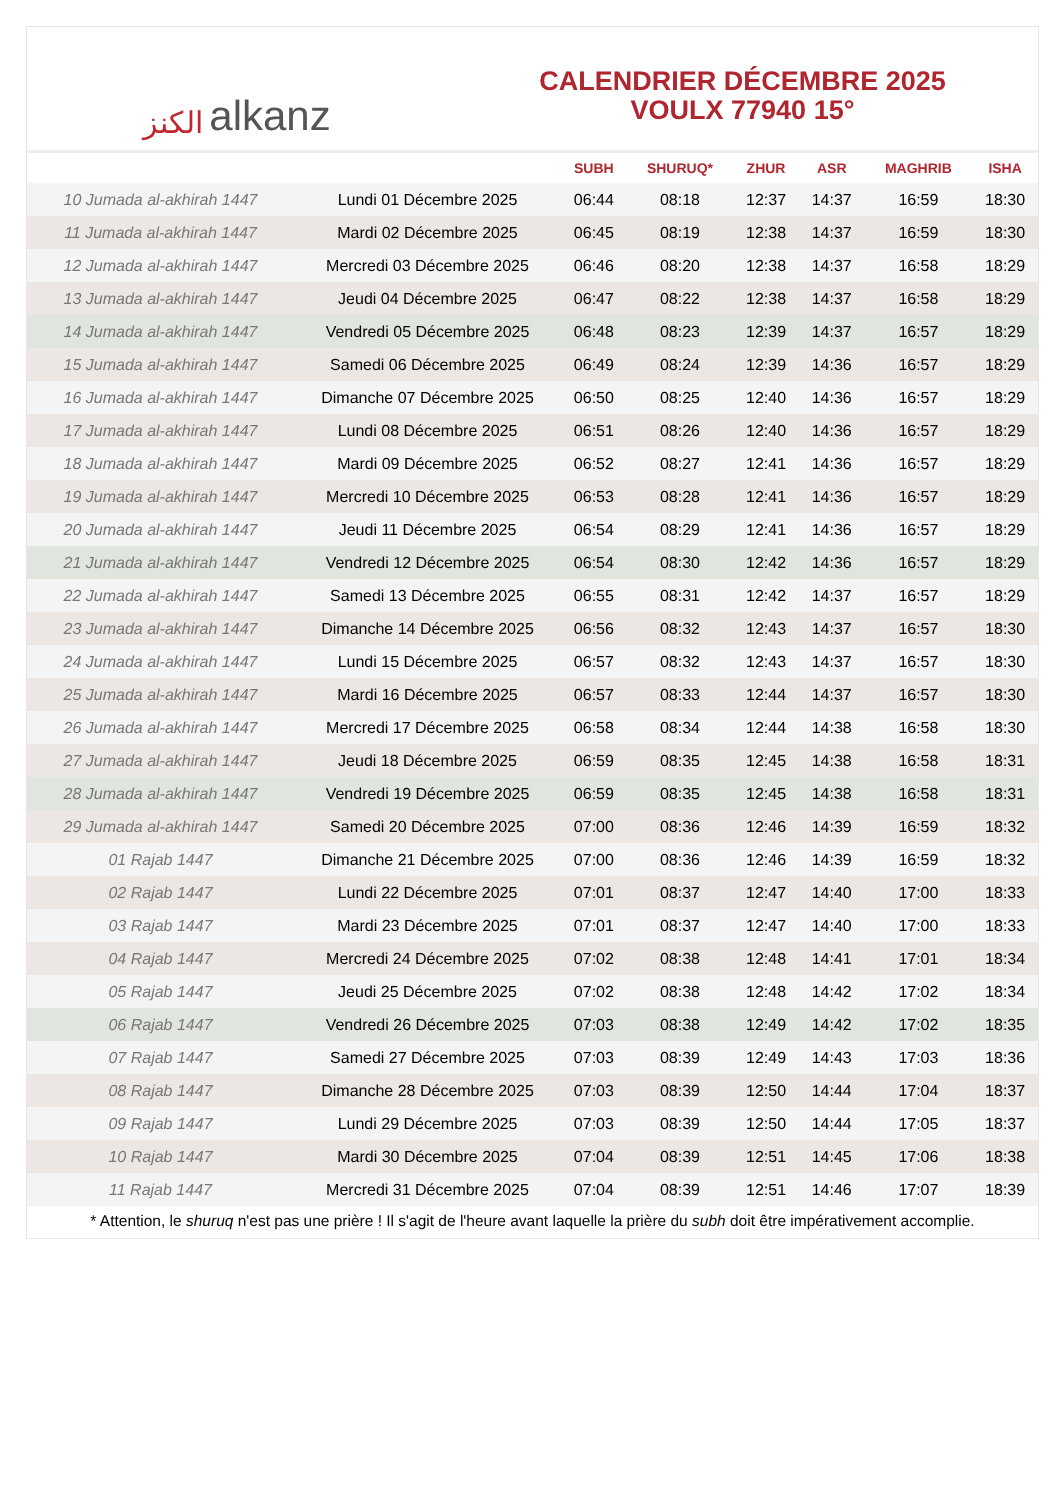الكنز alkanz
CALENDRIER DÉCEMBRE 2025
VOULX 77940 15°
| | | SUBH | SHURUQ* | ZHUR | ASR | MAGHRIB | ISHA |
| --- | --- | --- | --- | --- | --- | --- | --- |
| 10 Jumada al-akhirah 1447 | Lundi 01 Décembre 2025 | 06:44 | 08:18 | 12:37 | 14:37 | 16:59 | 18:30 |
| 11 Jumada al-akhirah 1447 | Mardi 02 Décembre 2025 | 06:45 | 08:19 | 12:38 | 14:37 | 16:59 | 18:30 |
| 12 Jumada al-akhirah 1447 | Mercredi 03 Décembre 2025 | 06:46 | 08:20 | 12:38 | 14:37 | 16:58 | 18:29 |
| 13 Jumada al-akhirah 1447 | Jeudi 04 Décembre 2025 | 06:47 | 08:22 | 12:38 | 14:37 | 16:58 | 18:29 |
| 14 Jumada al-akhirah 1447 | Vendredi 05 Décembre 2025 | 06:48 | 08:23 | 12:39 | 14:37 | 16:57 | 18:29 |
| 15 Jumada al-akhirah 1447 | Samedi 06 Décembre 2025 | 06:49 | 08:24 | 12:39 | 14:36 | 16:57 | 18:29 |
| 16 Jumada al-akhirah 1447 | Dimanche 07 Décembre 2025 | 06:50 | 08:25 | 12:40 | 14:36 | 16:57 | 18:29 |
| 17 Jumada al-akhirah 1447 | Lundi 08 Décembre 2025 | 06:51 | 08:26 | 12:40 | 14:36 | 16:57 | 18:29 |
| 18 Jumada al-akhirah 1447 | Mardi 09 Décembre 2025 | 06:52 | 08:27 | 12:41 | 14:36 | 16:57 | 18:29 |
| 19 Jumada al-akhirah 1447 | Mercredi 10 Décembre 2025 | 06:53 | 08:28 | 12:41 | 14:36 | 16:57 | 18:29 |
| 20 Jumada al-akhirah 1447 | Jeudi 11 Décembre 2025 | 06:54 | 08:29 | 12:41 | 14:36 | 16:57 | 18:29 |
| 21 Jumada al-akhirah 1447 | Vendredi 12 Décembre 2025 | 06:54 | 08:30 | 12:42 | 14:36 | 16:57 | 18:29 |
| 22 Jumada al-akhirah 1447 | Samedi 13 Décembre 2025 | 06:55 | 08:31 | 12:42 | 14:37 | 16:57 | 18:29 |
| 23 Jumada al-akhirah 1447 | Dimanche 14 Décembre 2025 | 06:56 | 08:32 | 12:43 | 14:37 | 16:57 | 18:30 |
| 24 Jumada al-akhirah 1447 | Lundi 15 Décembre 2025 | 06:57 | 08:32 | 12:43 | 14:37 | 16:57 | 18:30 |
| 25 Jumada al-akhirah 1447 | Mardi 16 Décembre 2025 | 06:57 | 08:33 | 12:44 | 14:37 | 16:57 | 18:30 |
| 26 Jumada al-akhirah 1447 | Mercredi 17 Décembre 2025 | 06:58 | 08:34 | 12:44 | 14:38 | 16:58 | 18:30 |
| 27 Jumada al-akhirah 1447 | Jeudi 18 Décembre 2025 | 06:59 | 08:35 | 12:45 | 14:38 | 16:58 | 18:31 |
| 28 Jumada al-akhirah 1447 | Vendredi 19 Décembre 2025 | 06:59 | 08:35 | 12:45 | 14:38 | 16:58 | 18:31 |
| 29 Jumada al-akhirah 1447 | Samedi 20 Décembre 2025 | 07:00 | 08:36 | 12:46 | 14:39 | 16:59 | 18:32 |
| 01 Rajab 1447 | Dimanche 21 Décembre 2025 | 07:00 | 08:36 | 12:46 | 14:39 | 16:59 | 18:32 |
| 02 Rajab 1447 | Lundi 22 Décembre 2025 | 07:01 | 08:37 | 12:47 | 14:40 | 17:00 | 18:33 |
| 03 Rajab 1447 | Mardi 23 Décembre 2025 | 07:01 | 08:37 | 12:47 | 14:40 | 17:00 | 18:33 |
| 04 Rajab 1447 | Mercredi 24 Décembre 2025 | 07:02 | 08:38 | 12:48 | 14:41 | 17:01 | 18:34 |
| 05 Rajab 1447 | Jeudi 25 Décembre 2025 | 07:02 | 08:38 | 12:48 | 14:42 | 17:02 | 18:34 |
| 06 Rajab 1447 | Vendredi 26 Décembre 2025 | 07:03 | 08:38 | 12:49 | 14:42 | 17:02 | 18:35 |
| 07 Rajab 1447 | Samedi 27 Décembre 2025 | 07:03 | 08:39 | 12:49 | 14:43 | 17:03 | 18:36 |
| 08 Rajab 1447 | Dimanche 28 Décembre 2025 | 07:03 | 08:39 | 12:50 | 14:44 | 17:04 | 18:37 |
| 09 Rajab 1447 | Lundi 29 Décembre 2025 | 07:03 | 08:39 | 12:50 | 14:44 | 17:05 | 18:37 |
| 10 Rajab 1447 | Mardi 30 Décembre 2025 | 07:04 | 08:39 | 12:51 | 14:45 | 17:06 | 18:38 |
| 11 Rajab 1447 | Mercredi 31 Décembre 2025 | 07:04 | 08:39 | 12:51 | 14:46 | 17:07 | 18:39 |
* Attention, le shuruq n'est pas une prière ! Il s'agit de l'heure avant laquelle la prière du subh doit être impérativement accomplie.